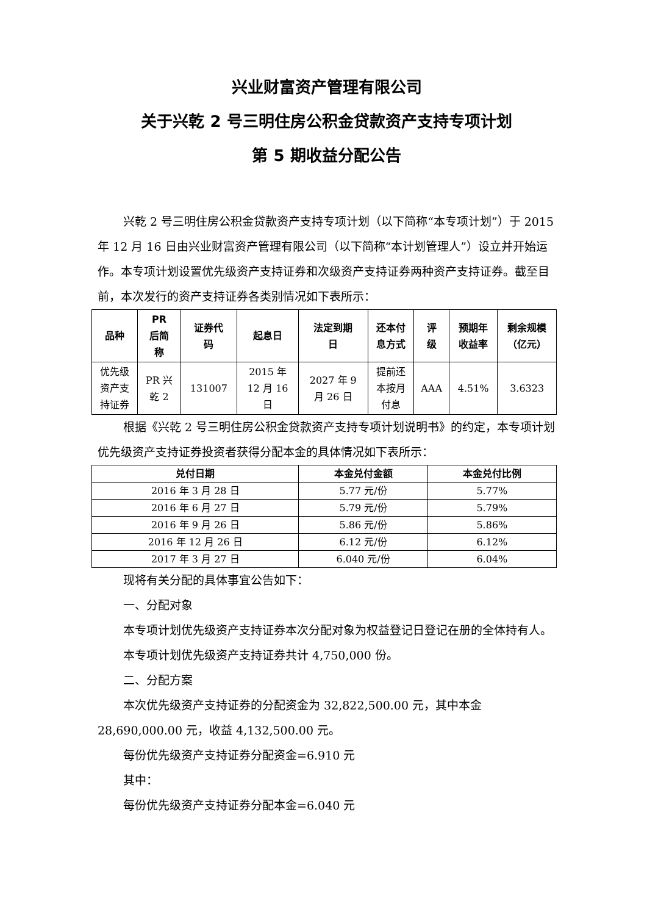兴业财富资产管理有限公司
关于兴乾 2 号三明住房公积金贷款资产支持专项计划
第 5 期收益分配公告
兴乾 2 号三明住房公积金贷款资产支持专项计划（以下简称“本专项计划”）于 2015 年 12 月 16 日由兴业财富资产管理有限公司（以下简称“本计划管理人”）设立并开始运作。本专项计划设置优先级资产支持证券和次级资产支持证券两种资产支持证券。截至目前，本次发行的资产支持证券各类别情况如下表所示：
| 品种 | PR 后简 称 | 证券代 码 | 起息日 | 法定到期 日 | 还本付 息方式 | 评 级 | 预期年 收益率 | 剩余规模 （亿元） |
| --- | --- | --- | --- | --- | --- | --- | --- | --- |
| 优先级 资产支 持证券 | PR 兴 乾 2 | 131007 | 2015 年 12 月 16 日 | 2027 年 9 月 26 日 | 提前还 本按月 付息 | AAA | 4.51% | 3.6323 |
根据《兴乾 2 号三明住房公积金贷款资产支持专项计划说明书》的约定，本专项计划优先级资产支持证券投资者获得分配本金的具体情况如下表所示：
| 兑付日期 | 本金兑付金额 | 本金兑付比例 |
| --- | --- | --- |
| 2016 年 3 月 28 日 | 5.77 元/份 | 5.77% |
| 2016 年 6 月 27 日 | 5.79 元/份 | 5.79% |
| 2016 年 9 月 26 日 | 5.86 元/份 | 5.86% |
| 2016 年 12 月 26 日 | 6.12 元/份 | 6.12% |
| 2017 年 3 月 27 日 | 6.040 元/份 | 6.04% |
现将有关分配的具体事宜公告如下：
一、分配对象
本专项计划优先级资产支持证券本次分配对象为权益登记日登记在册的全体持有人。
本专项计划优先级资产支持证券共计 4,750,000 份。
二、分配方案
本次优先级资产支持证券的分配资金为 32,822,500.00 元，其中本金 28,690,000.00 元，收益 4,132,500.00 元。
每份优先级资产支持证券分配资金=6.910 元
其中：
每份优先级资产支持证券分配本金=6.040 元